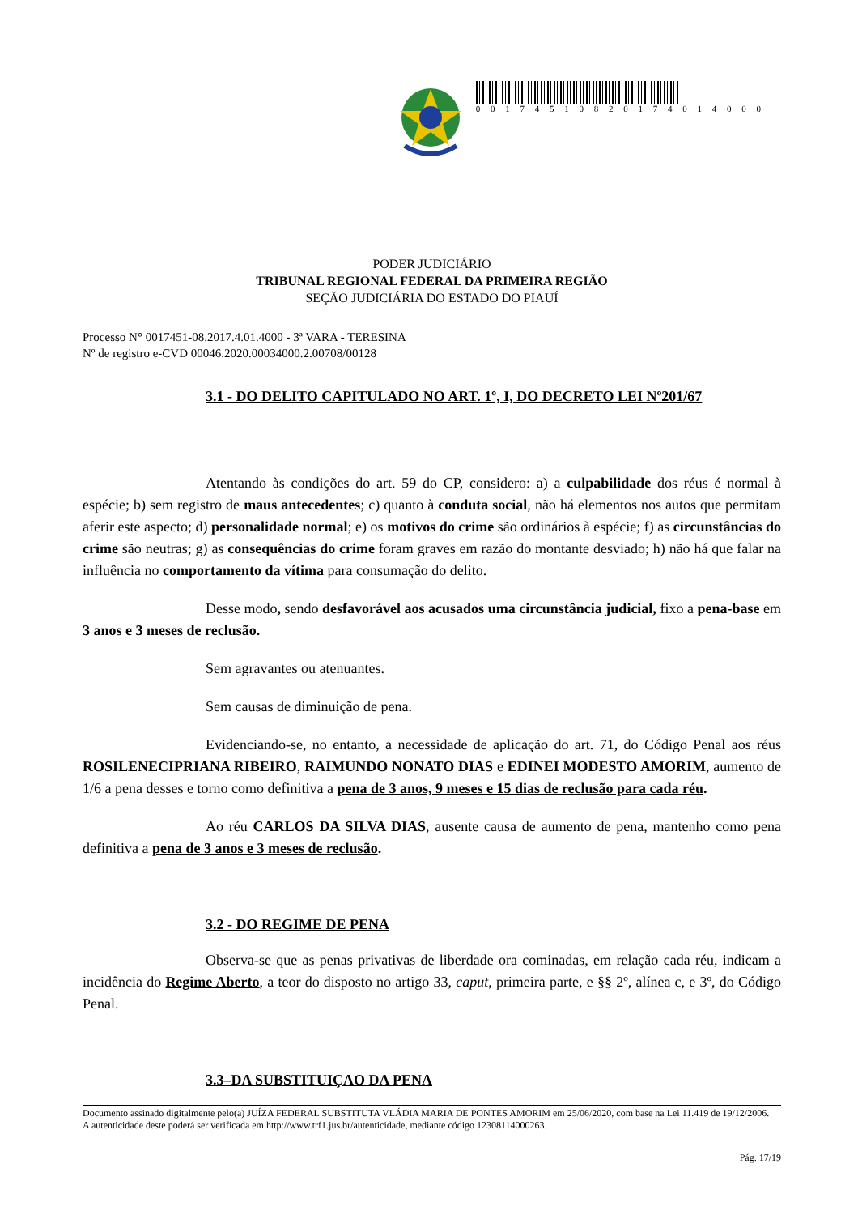0 0 1 7 4 5 1 0 8 2 0 1 7 4 0 1 4 0 0 0
PODER JUDICIÁRIO
TRIBUNAL REGIONAL FEDERAL DA PRIMEIRA REGIÃO
SEÇÃO JUDICIÁRIA DO ESTADO DO PIAUÍ
Processo N° 0017451-08.2017.4.01.4000 - 3ª VARA - TERESINA
Nº de registro e-CVD 00046.2020.00034000.2.00708/00128
3.1 - DO DELITO CAPITULADO NO ART. 1º, I, DO DECRETO LEI Nº201/67
Atentando às condições do art. 59 do CP, considero: a) a culpabilidade dos réus é normal à espécie; b) sem registro de maus antecedentes; c) quanto à conduta social, não há elementos nos autos que permitam aferir este aspecto; d) personalidade normal; e) os motivos do crime são ordinários à espécie; f) as circunstâncias do crime são neutras; g) as consequências do crime foram graves em razão do montante desviado; h) não há que falar na influência no comportamento da vítima para consumação do delito.
Desse modo, sendo desfavorável aos acusados uma circunstância judicial, fixo a pena-base em 3 anos e 3 meses de reclusão.
Sem agravantes ou atenuantes.
Sem causas de diminuição de pena.
Evidenciando-se, no entanto, a necessidade de aplicação do art. 71, do Código Penal aos réus ROSILENECIPRIANA RIBEIRO, RAIMUNDO NONATO DIAS e EDINEI MODESTO AMORIM, aumento de 1/6 a pena desses e torno como definitiva a pena de 3 anos, 9 meses e 15 dias de reclusão para cada réu.
Ao réu CARLOS DA SILVA DIAS, ausente causa de aumento de pena, mantenho como pena definitiva a pena de 3 anos e 3 meses de reclusão.
3.2 - DO REGIME DE PENA
Observa-se que as penas privativas de liberdade ora cominadas, em relação cada réu, indicam a incidência do Regime Aberto, a teor do disposto no artigo 33, caput, primeira parte, e §§ 2º, alínea c, e 3º, do Código Penal.
3.3–DA SUBSTITUIÇAO DA PENA
Documento assinado digitalmente pelo(a) JUÍZA FEDERAL SUBSTITUTA VLÁDIA MARIA DE PONTES AMORIM em 25/06/2020, com base na Lei 11.419 de 19/12/2006.
A autenticidade deste poderá ser verificada em http://www.trf1.jus.br/autenticidade, mediante código 12308114000263.
Pág. 17/19